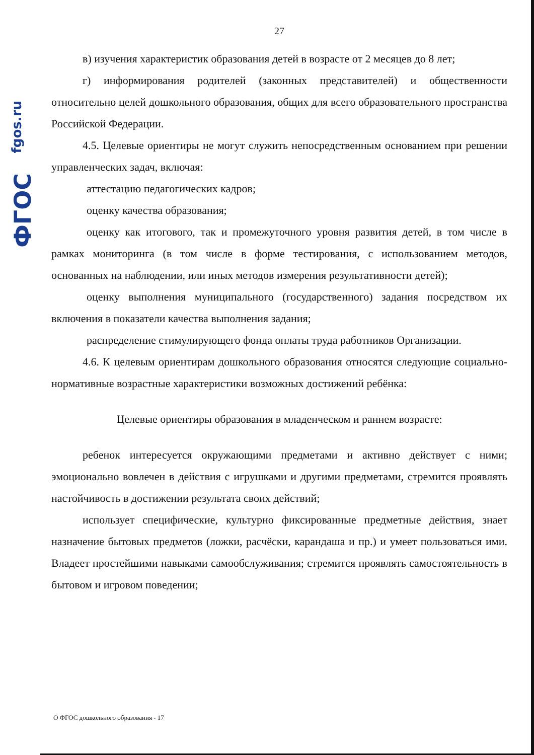fgos.ru
ФГОС
27
в) изучения характеристик образования детей в возрасте от 2 месяцев до 8 лет;
г) информирования родителей (законных представителей) и общественности относительно целей дошкольного образования, общих для всего образовательного пространства Российской Федерации.
4.5. Целевые ориентиры не могут служить непосредственным основанием при решении управленческих задач, включая:
аттестацию педагогических кадров;
оценку качества образования;
оценку как итогового, так и промежуточного уровня развития детей, в том числе в рамках мониторинга (в том числе в форме тестирования, с использованием методов, основанных на наблюдении, или иных методов измерения результативности детей);
оценку выполнения муниципального (государственного) задания посредством их включения в показатели качества выполнения задания;
распределение стимулирующего фонда оплаты труда работников Организации.
4.6. К целевым ориентирам дошкольного образования относятся следующие социально-нормативные возрастные характеристики возможных достижений ребёнка:
Целевые ориентиры образования в младенческом и раннем возрасте:
ребенок интересуется окружающими предметами и активно действует с ними; эмоционально вовлечен в действия с игрушками и другими предметами, стремится проявлять настойчивость в достижении результата своих действий;
использует специфические, культурно фиксированные предметные действия, знает назначение бытовых предметов (ложки, расчёски, карандаша и пр.) и умеет пользоваться ими. Владеет простейшими навыками самообслуживания; стремится проявлять самостоятельность в бытовом и игровом поведении;
О ФГОС дошкольного образования - 17